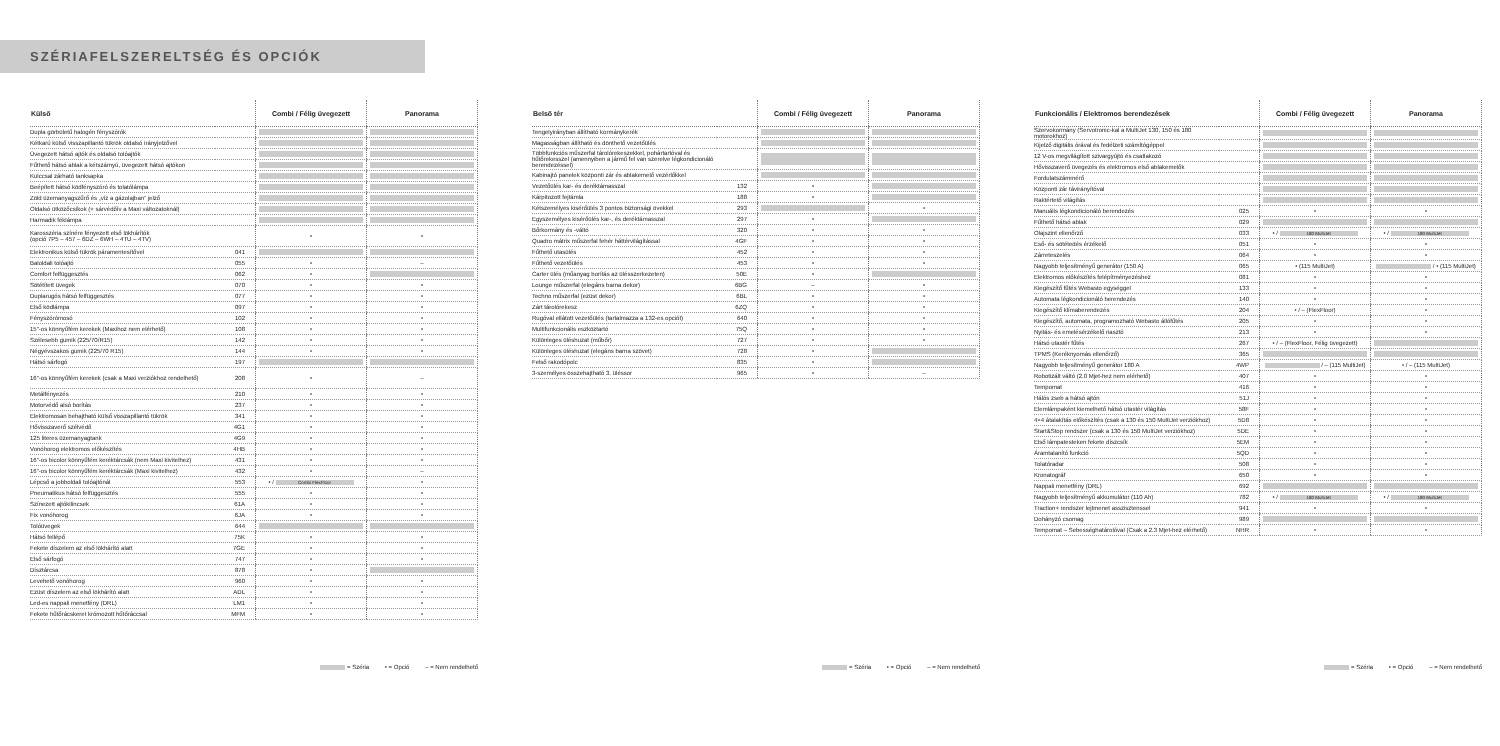SZÉRIAFELSZERELTSÉG ÉS OPCIÓK
| Külső | | Combi / Félig üvegezett | Panorama |
| --- | --- | --- | --- |
| Dupla görbületű halogén fényszórók | | | |
| Kétkarú külső visszapillantó tükrök oldalsó irányjelzővel | | | |
| Üvegezett hátsó ajtók és oldalsó tolóajtók | | | |
| Fűthető hátsó ablak a kétszárnyú, üvegezett hátsó ajtókon | | | |
| Kulccsal zárható tanksapka | | | |
| Beépített hátsó ködfényszóró és tolatólámpa | | | |
| Zöld üzemanyagszűrő és „víz a gázolajban” jelző | | | |
| Oldalsó ütközőcsíkok (+ sárvédőív a Maxi változatoknál) | | | |
| Harmadik féklámpa | | | |
| Karosszéria színére fényezett első lökhárítók (opció 7P5 – 457 – 6DZ – 6WH – 4TU – 4TV) | | • | • |
| Elektronikus külső tükrök páramentesítővel | 041 | | |
| Baloldali tolóajtó | 055 | • | – |
| Comfort felfüggesztés | 062 | • | |
| Sötétített üvegek | 070 | • | • |
| Duplarugós hátsó felfüggesztés | 077 | • | • |
| Első ködlámpa | 097 | • | • |
| Fényszórómosó | 102 | • | • |
| 15"-os könnyűfém kerekek (Maxihoz nem elérhető) | 108 | • | • |
| Szélesebb gumik (225/70/R15) | 142 | • | • |
| Négyévszakos gumik (225/70 R15) | 144 | • | • |
| Hátsó sárfogó | 197 | | |
| 16"-os könnyűfém kerekek (csak a Maxi verziókhoz rendelhető) | 208 | • | – |
| Metálfényezés | 210 | • | • |
| Motorvédő alsó borítás | 237 | • | • |
| Elektromosan behajtható külső visszapillantó tükrök | 341 | • | • |
| Hővisszaverő szélvédő | 4G1 | • | • |
| 125 literes üzemanyagtank | 4G9 | • | • |
| Vonóhorog elektromos előkészítés | 4HB | • | • |
| 16"-os bicolor könnyűfém keréktárcsák (nem Maxi kivitelhez) | 431 | • | • |
| 16"-os bicolor könnyűfém keréktárcsák (Maxi kivitelhez) | 432 | • | – |
| Lépcső a jobboldali tolóajtónál | 553 | • / Combi FlexFloor | • |
| Pneumatikus hátsó felfüggesztés | 555 | • | • |
| Színezett ajtókilincsek | 61A | • | • |
| Fix vonóhorog | 6JA | • | • |
| Tolóüvegek | 644 | | |
| Hátsó fellépő | 75K | • | • |
| Fekete díszelem az első lökhárító alatt | 7GE | • | • |
| Első sárfogó | 747 | • | • |
| Dísztárcsa | 878 | • | |
| Levehető vonóhorog | 960 | • | • |
| Ezüst díszelem az első lökhárító alatt | ADL | • | • |
| Led-es nappali menetfény (DRL) | LM1 | • | • |
| Fekete hűtőrácskeret krómozott hűtőráccsal | MFM | • | • |
= Széria • = Opció – = Nem rendelhető
| Belső tér | | Combi / Félig üvegezett | Panorama |
| --- | --- | --- | --- |
| Tengelyirányban állítható kormánykerék | | | |
| Magasságban állítható és dönthető vezetőülés | | | |
| Többfunkciós műszerfal tárolórekeszekkel, pohártartóval és hűtőrekesszel (amennyiben a jármű fel van szerelve légkondicionáló berendezéssel) | | | |
| Kabinajtó panelek központi zár és ablakemelő vezérlőkkel | | | |
| Vezetőülés kar- és deréktámasszal | 132 | • | |
| Kárpitozott fejtámla | 188 | • | |
| Kétszemélyes kisérőülés 3 pontos biztonsági övekkel | 293 | | • |
| Egyszemélyes kisérőülés kar-, és deréktámasszal | 297 | • | |
| Bőrkormány és -váltó | 320 | • | • |
| Quadro mátrix műszerfal fehér háttérvilágítással | 4GF | • | • |
| Fűthető utasülés | 452 | • | • |
| Fűthető vezetőülés | 453 | • | • |
| Carter ülés (műanyag borítás az ülésszerkezeten) | 50E | • | |
| Lounge műszerfal (elegáns barna dekor) | 6BG | – | • |
| Techno műszerfal (ezüst dekor) | 6BL | • | • |
| Zárt tárolórekesz | 6ZQ | • | • |
| Rugóval ellátott vezetőülés (tartalmazza a 132-es opciót) | 640 | • | • |
| Multifunkcionális eszköztartó | 75Q | • | • |
| Különleges üléshuzat (műbőr) | 727 | • | • |
| Különleges üléshuzat (elegáns barna szövet) | 728 | • | |
| Felső rakodópolc | 835 | • | |
| 3-személyes összehajtható 3. üléssor | 965 | • | – |
= Széria • = Opció – = Nem rendelhető
| Funkcionális / Elektromos berendezések | | Combi / Félig üvegezett | Panorama |
| --- | --- | --- | --- |
| Szervokormány (Servotronic-kal a MultiJet 130, 150 és 180 motorokhoz) | | | |
| Kijelző digitális órával és fedélzeti számítógéppel | | | |
| 12 V-os megvilágított szivargyújtó és csatlakozó | | | |
| Hővisszaverő üvegezés és elektromos első ablakemelők | | | |
| Fordulatszámmérő | | | |
| Központi zár távirányítóval | | | |
| Raktértető világítás | | | |
| Manuális légkondicionáló berendezés | 025 | • | • |
| Fűthető hátsó ablak | 029 | | |
| Olajszint ellenőrző | 033 | • / 180 MultiJet | • / 180 MultiJet |
| Eső- és sötétedés érzékelő | 051 | • | • |
| Zárreteszelés | 064 | • | • |
| Nagyobb teljesítményű generátor (150 A) | 065 | • (115 MultiJet) | / • (115 MultiJet) |
| Elektromos előkészítés felépítményezéshez | 081 | • | • |
| Kiegészítő fűtés Webasto egységgel | 133 | • | • |
| Automata légkondicionáló berendezés | 140 | • | • |
| Kiegészítő klímaberendezés | 204 | • / – (FlexFloor) | • |
| Kiegészítő, automata, programozható Webasto állófűtés | 205 | • | • |
| Nyitás- és emelésérzékelő riasztó | 213 | • | • |
| Hátsó utastér fűtés | 267 | • / – (FlexFloor, Félig üvegezett) | |
| TPMS (Keréknyomás ellenőrző) | 365 | | |
| Nagyobb teljesítményű generátor 180 A | 4WP | / – (115 MultiJet) | • / – (115 MultiJet) |
| Robotizált váltó (2.0 Mjet-hez nem elérhető) | 407 | • | • |
| Tempomat | 416 | • | • |
| Hálós zseb a hátsó ajtón | 51J | • | • |
| Elemlámpaként kiemelhető hátsó utastér világítás | 58F | • | • |
| 4×4 átalakítás előkészítés (csak a 130 és 150 MultiJet verziókhoz) | 5D8 | • | • |
| Start&Stop rendszer (csak a 130 és 150 MultiJet verziókhoz) | 5DE | • | • |
| Első lámpatesteken fekete díszcsík | 5EM | • | • |
| Áramtalanító funkció | 5QD | • | • |
| Tolatóradar | 508 | • | • |
| Kronatográf | 650 | • | • |
| Nappali menetfény (DRL) | 692 | | |
| Nagyobb teljesítményű akkumulátor (110 Ah) | 782 | • / 180 MultiJet | • / 180 MultiJet |
| Traction+ rendszer lejtmenet asszisztenssel | 941 | • | • |
| Dohányzó csomag | 989 | | |
| Tempomat – Sebességhatárolóval (Csak a 2.3 Mjet-hez elérhető) | NHR | • | • |
= Széria • = Opció – = Nem rendelhető